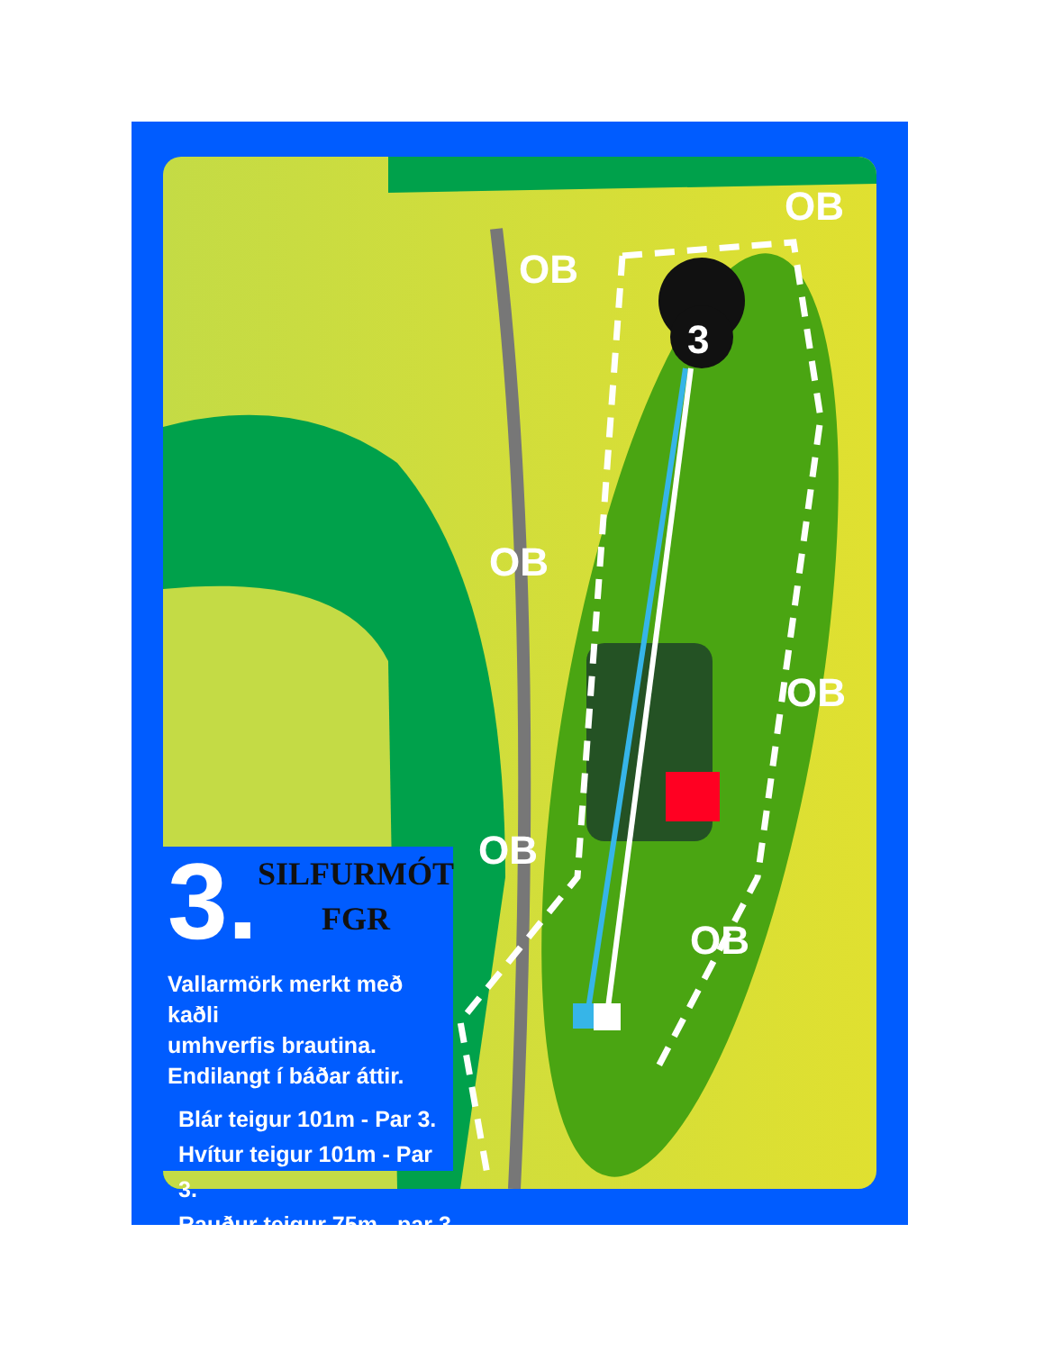3
OB
OB
OB
OB
OB
OB
3.
SILFURMÓT
FGR
Vallarmörk merkt með kaðli
umhverfis brautina.
Endilangt í báðar áttir.
Blár teigur 101m - Par 3.
Hvítur teigur 101m - Par 3.
Rauður teigur 75m - par 3